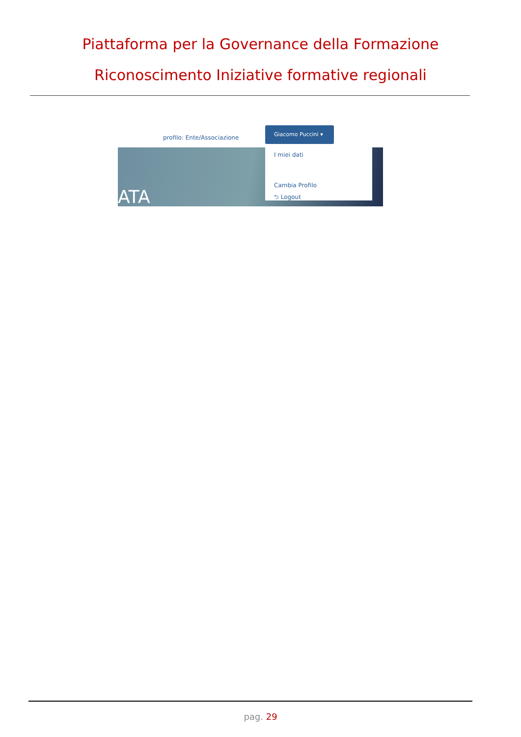Piattaforma per la Governance della Formazione
Riconoscimento Iniziative formative regionali
profilo: Ente/Associazione
Giacomo Puccini ▾
I miei dati
Cambia Profilo
⮌ Logout
ATA
pag. 29